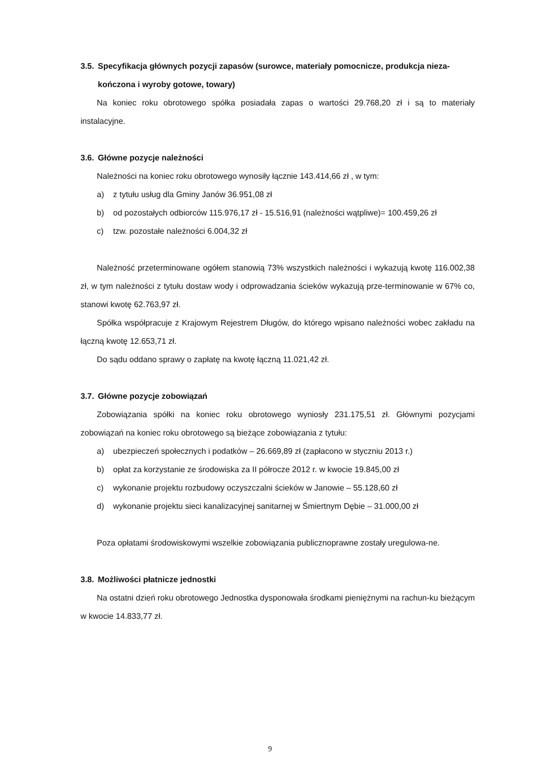3.5. Specyfikacja głównych pozycji zapasów (surowce, materiały pomocnicze, produkcja nieza-
kończona i wyroby gotowe, towary)
Na koniec roku obrotowego spółka posiadała zapas o wartości 29.768,20 zł i są to materiały instalacyjne.
3.6. Główne pozycje należności
Należności na koniec roku obrotowego wynosiły łącznie 143.414,66 zł , w tym:
a) z tytułu usług dla Gminy Janów 36.951,08 zł
b) od pozostałych odbiorców 115.976,17 zł - 15.516,91 (należności wątpliwe)= 100.459,26 zł
c) tzw. pozostałe należności 6.004,32 zł
Należność przeterminowane ogółem stanowią 73% wszystkich należności i wykazują kwotę 116.002,38 zł, w tym należności z tytułu dostaw wody i odprowadzania ścieków wykazują prze-terminowanie w 67% co, stanowi kwotę 62.763,97 zł.
Spółka współpracuje z Krajowym Rejestrem Długów, do którego wpisano należności wobec zakładu na łączną kwotę 12.653,71 zł.
Do sądu oddano sprawy o zapłatę na kwotę łączną 11.021,42 zł.
3.7. Główne pozycje zobowiązań
Zobowiązania spółki na koniec roku obrotowego wyniosły 231.175,51 zł. Głównymi pozycjami zobowiązań na koniec roku obrotowego są bieżące zobowiązania z tytułu:
a) ubezpieczeń społecznych i podatków – 26.669,89 zł (zapłacono w styczniu 2013 r.)
b) opłat za korzystanie ze środowiska za II półrocze 2012 r. w kwocie 19.845,00 zł
c) wykonanie projektu rozbudowy oczyszczalni ścieków w Janowie – 55.128,60 zł
d) wykonanie projektu sieci kanalizacyjnej sanitarnej w Śmiertnym Dębie – 31.000,00 zł
Poza opłatami środowiskowymi wszelkie zobowiązania publicznoprawne zostały uregulowa-ne.
3.8. Możliwości płatnicze jednostki
Na ostatni dzień roku obrotowego Jednostka dysponowała środkami pieniężnymi na rachun-ku bieżącym w kwocie 14.833,77 zł.
9